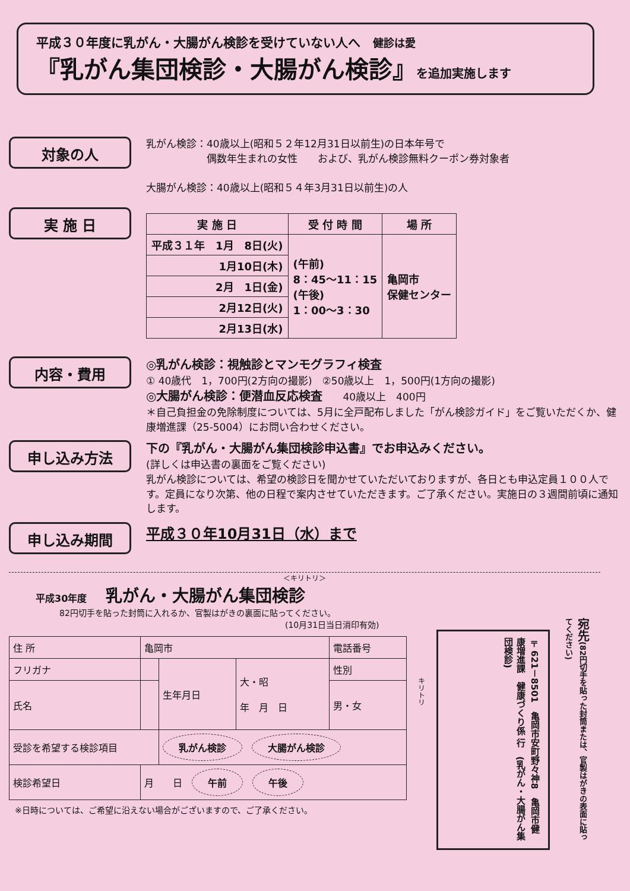平成３０年度に乳がん・大腸がん検診を受けていない人へ　健診は愛
『乳がん集団検診・大腸がん検診』を追加実施します
対象の人
乳がん検診：40歳以上(昭和５２年12月31日以前生)の日本年号で
　　　　　　偶数年生まれの女性　　および、乳がん検診無料クーポン券対象者
大腸がん検診：40歳以上(昭和５４年3月31日以前生)の人
実 施 日
| 実 施 日 | 受 付 時 間 | 場 所 |
| --- | --- | --- |
| 平成３１年 1月 8日(火) | (午前) 8：45～11：15 (午後) 1：00～3：30 | 亀岡市 保健センター |
| 1月10日(木) | | |
| 2月 1日(金) | | |
| 2月12日(火) | | |
| 2月13日(水) | | |
内容・費用
◎乳がん検診：視触診とマンモグラフィ検査
① 40歳代　1，700円(2方向の撮影)　②50歳以上　1，500円(1方向の撮影)
◎大腸がん検診：便潜血反応検査　　40歳以上　400円
＊自己負担金の免除制度については、5月に全戸配布しました「がん検診ガイド」をご覧いただくか、健康増進課（25-5004）にお問い合わせください。
申し込み方法
下の『乳がん・大腸がん集団検診申込書』でお申込みください。
(詳しくは申込書の裏面をご覧ください)
乳がん検診については、希望の検診日を聞かせていただいておりますが、各日とも申込定員１００人です。定員になり次第、他の日程で案内させていただきます。ご了承ください。実施日の３週間前頃に通知します。
申し込み期間
平成３０年10月31日（水）まで
＜キリトリ＞
平成30年度　　乳がん・大腸がん集団検診
82円切手を貼った封筒に入れるか、官製はがきの裏面に貼ってください。
(10月31日当日消印有効)
| 住 所 | 亀岡市 | | | 電話番号 |
| フリガナ | | 生年月日 | 大・昭 年 月 日 | 性別 |
| 氏名 | | | | 男・女 |
| 受診を希望する検診項目 | | 乳がん検診 大腸がん検診 | | |
| 検診希望日 | 月 日 午前 午後 | | | |
※日時については、ご希望に沿えない場合がございますので、ご了承ください。
〒621－8501　亀岡市安町野々神8　亀岡市健康増進課　健康づくり係 行　(乳がん・大腸がん集団検診)
宛先(82円切手を貼った封筒または、官製はがきの表面に貼ってください)
キリトリ